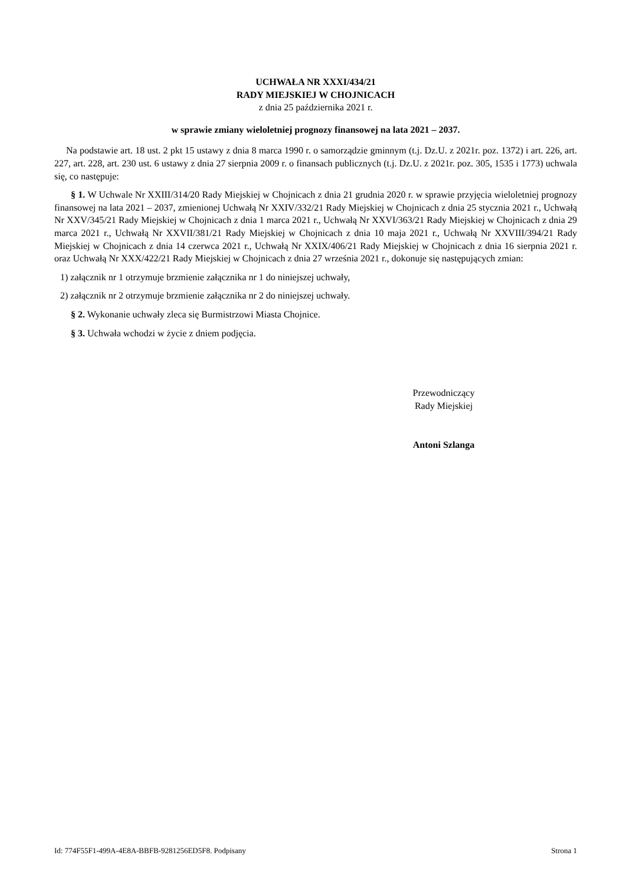UCHWAŁA NR XXXI/434/21
RADY MIEJSKIEJ W CHOJNICACH
z dnia 25 października 2021 r.
w sprawie zmiany wieloletniej prognozy finansowej na lata 2021 – 2037.
Na podstawie art. 18 ust. 2 pkt 15 ustawy z dnia 8 marca 1990 r. o samorządzie gminnym (t.j. Dz.U. z 2021r. poz. 1372) i art. 226, art. 227, art. 228, art. 230 ust. 6 ustawy z dnia 27 sierpnia 2009 r. o finansach publicznych (t.j. Dz.U. z 2021r. poz. 305, 1535 i 1773) uchwala się, co następuje:
§ 1. W Uchwale Nr XXIII/314/20 Rady Miejskiej w Chojnicach z dnia 21 grudnia 2020 r. w sprawie przyjęcia wieloletniej prognozy finansowej na lata 2021 – 2037, zmienionej Uchwałą Nr XXIV/332/21 Rady Miejskiej w Chojnicach z dnia 25 stycznia 2021 r., Uchwałą Nr XXV/345/21 Rady Miejskiej w Chojnicach z dnia 1 marca 2021 r., Uchwałą Nr XXVI/363/21 Rady Miejskiej w Chojnicach z dnia 29 marca 2021 r., Uchwałą Nr XXVII/381/21 Rady Miejskiej w Chojnicach z dnia 10 maja 2021 r., Uchwałą Nr XXVIII/394/21 Rady Miejskiej w Chojnicach z dnia 14 czerwca 2021 r., Uchwałą Nr XXIX/406/21 Rady Miejskiej w Chojnicach z dnia 16 sierpnia 2021 r. oraz Uchwałą Nr XXX/422/21 Rady Miejskiej w Chojnicach z dnia 27 września 2021 r., dokonuje się następujących zmian:
1) załącznik nr 1 otrzymuje brzmienie załącznika nr 1 do niniejszej uchwały,
2) załącznik nr 2 otrzymuje brzmienie załącznika nr 2 do niniejszej uchwały.
§ 2. Wykonanie uchwały zleca się Burmistrzowi Miasta Chojnice.
§ 3. Uchwała wchodzi w życie z dniem podjęcia.
Przewodniczący
Rady Miejskiej
Antoni Szlanga
Id: 774F55F1-499A-4E8A-BBFB-9281256ED5F8. Podpisany Strona 1